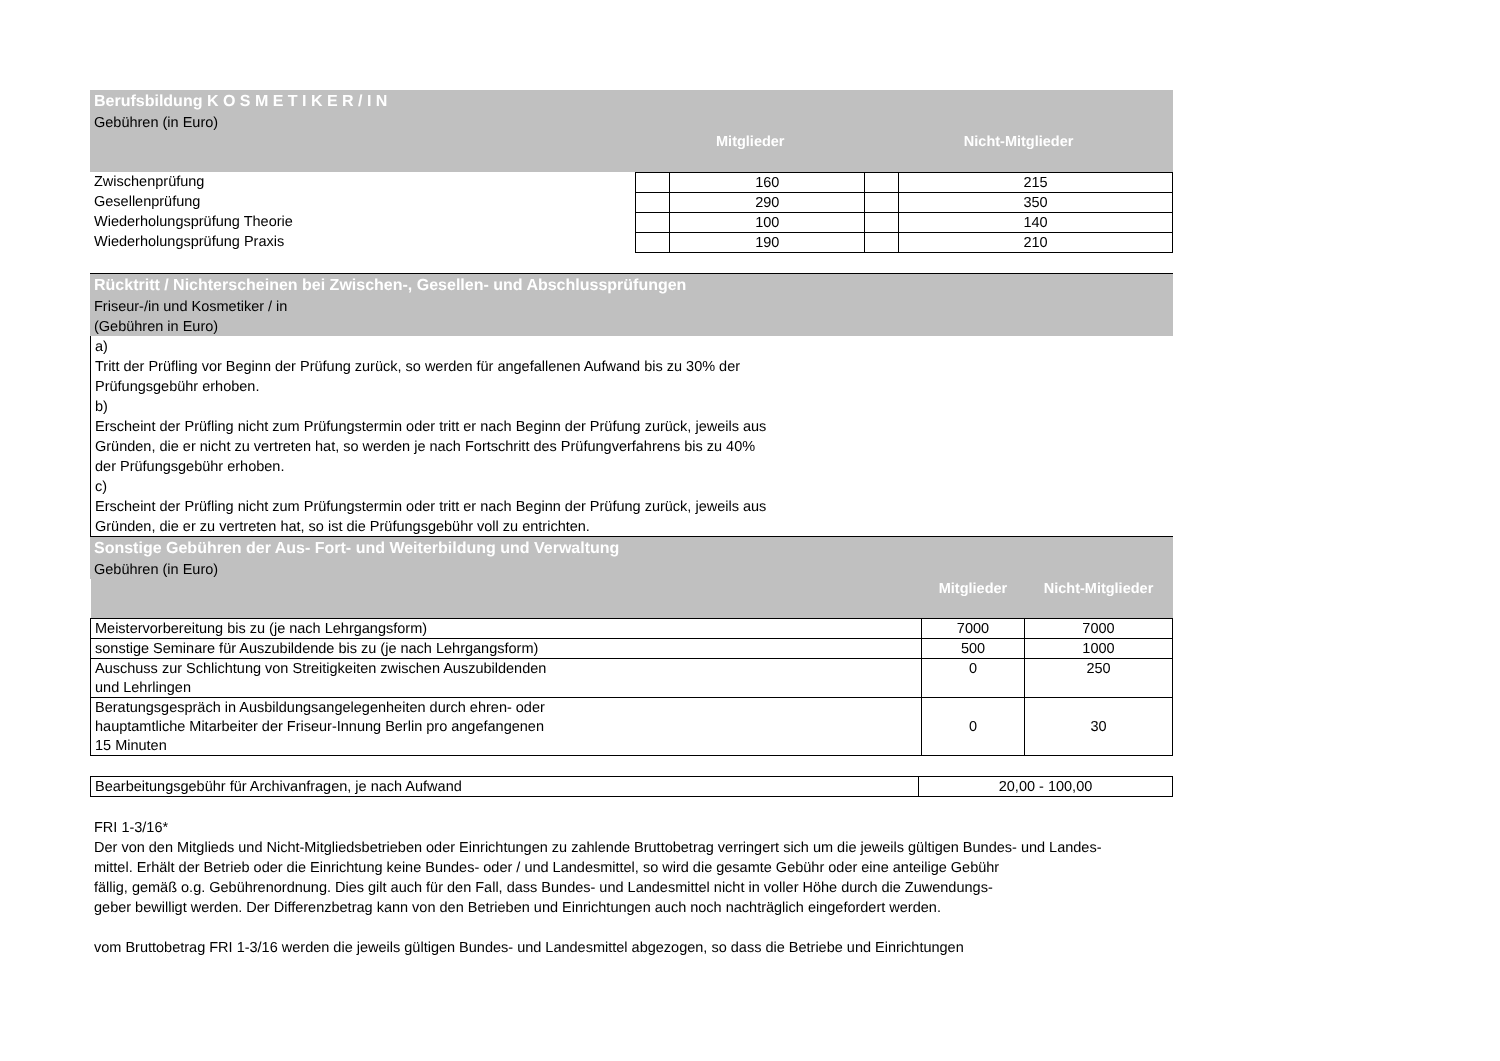Berufsbildung K O S M E T I K E R / I N
Gebühren (in Euro)
| | Mitglieder | | Nicht-Mitglieder | |
| Zwischenprüfung | | 160 | | 215 |
| Gesellenprüfung | | 290 | | 350 |
| Wiederholungsprüfung Theorie | | 100 | | 140 |
| Wiederholungsprüfung Praxis | | 190 | | 210 |
Rücktritt / Nichterscheinen bei Zwischen-, Gesellen- und Abschlussprüfungen
Friseur-/in und Kosmetiker / in
(Gebühren in Euro)
a)
Tritt der Prüfling vor Beginn der Prüfung zurück, so werden für angefallenen Aufwand bis zu 30% der
Prüfungsgebühr erhoben.
b)
Erscheint der Prüfling nicht zum Prüfungstermin oder tritt er nach Beginn der Prüfung zurück, jeweils aus
Gründen, die er nicht zu vertreten hat, so werden je nach Fortschritt des Prüfungverfahrens bis zu 40%
der Prüfungsgebühr erhoben.
c)
Erscheint der Prüfling nicht zum Prüfungstermin oder tritt er nach Beginn der Prüfung zurück, jeweils aus
Gründen, die er zu vertreten hat, so ist die Prüfungsgebühr voll zu entrichten.
Sonstige Gebühren der Aus- Fort- und Weiterbildung und Verwaltung
Gebühren (in Euro)
| | Mitglieder | Nicht-Mitglieder |
| Meistervorbereitung bis zu (je nach Lehrgangsform) | 7000 | 7000 |
| sonstige Seminare für Auszubildende bis zu (je nach Lehrgangsform) | 500 | 1000 |
| Auschuss zur Schlichtung von Streitigkeiten zwischen Auszubildenden und Lehrlingen | 0 | 250 |
| Beratungsgespräch in Ausbildungsangelegenheiten durch ehren- oder hauptamtliche Mitarbeiter der Friseur-Innung Berlin pro angefangenen 15 Minuten | 0 | 30 |
| Bearbeitungsgebühr für Archivanfragen, je nach Aufwand | 20,00 - 100,00 |
FRI 1-3/16*
Der von den Mitglieds und Nicht-Mitgliedsbetrieben oder Einrichtungen zu zahlende Bruttobetrag verringert sich um die jeweils gültigen Bundes- und Landes-
mittel. Erhält der Betrieb oder die Einrichtung keine Bundes- oder / und Landesmittel, so wird die gesamte Gebühr oder eine anteilige Gebühr
fällig, gemäß o.g. Gebührenordnung. Dies gilt auch für den Fall, dass Bundes- und Landesmittel nicht in voller Höhe durch die Zuwendungs-
geber bewilligt werden. Der Differenzbetrag kann von den Betrieben und Einrichtungen auch noch nachträglich eingefordert werden.
vom Bruttobetrag FRI 1-3/16 werden die jeweils gültigen Bundes- und Landesmittel abgezogen, so dass die Betriebe und Einrichtungen